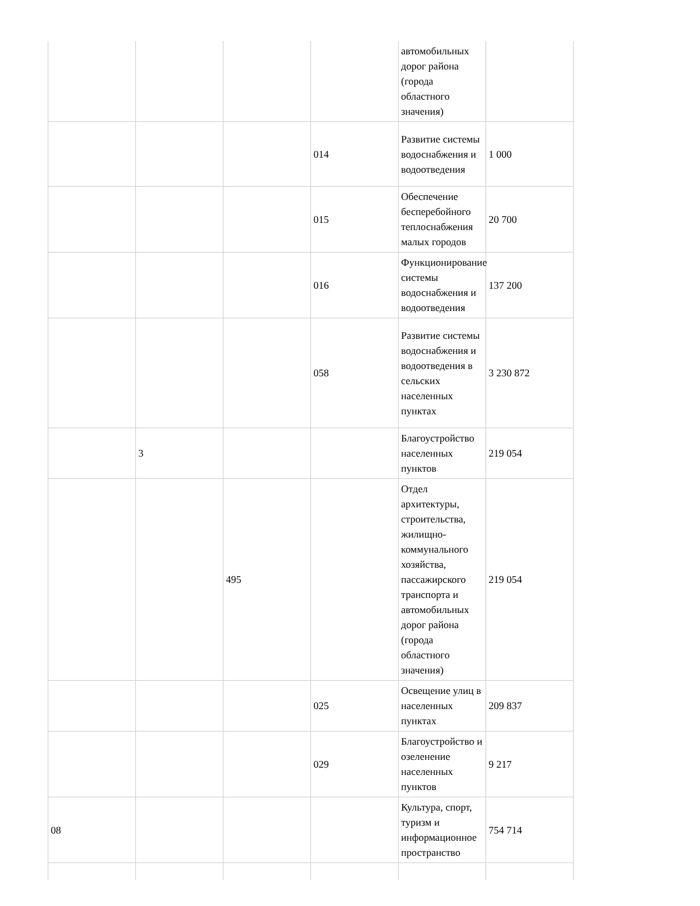| | | | | автомобильных дорог района (города областного значения) | |
| | | | 014 | Развитие системы водоснабжения и водоотведения | 1 000 |
| | | | 015 | Обеспечение бесперебойного теплоснабжения малых городов | 20 700 |
| | | | 016 | Функционирование системы водоснабжения и водоотведения | 137 200 |
| | | | 058 | Развитие системы водоснабжения и водоотведения в сельских населенных пунктах | 3 230 872 |
| | 3 | | | Благоустройство населенных пунктов | 219 054 |
| | | 495 | | Отдел архитектуры, строительства, жилищно-коммунального хозяйства, пассажирского транспорта и автомобильных дорог района (города областного значения) | 219 054 |
| | | | 025 | Освещение улиц в населенных пунктах | 209 837 |
| | | | 029 | Благоустройство и озеленение населенных пунктов | 9 217 |
| 08 | | | | Культура, спорт, туризм и информационное пространство | 754 714 |